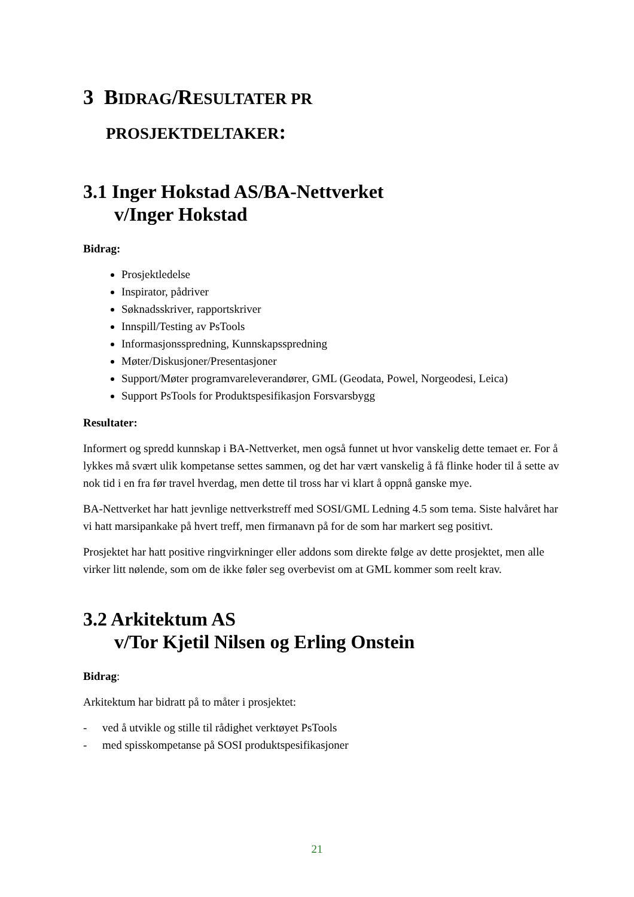3 BIDRAG/RESULTATER PR
PROSJEKTDELTAKER:
3.1 Inger Hokstad AS/BA-Nettverket
v/Inger Hokstad
Bidrag:
Prosjektledelse
Inspirator, pådriver
Søknadsskriver, rapportskriver
Innspill/Testing av PsTools
Informasjonsspredning, Kunnskapsspredning
Møter/Diskusjoner/Presentasjoner
Support/Møter programvareleverandører, GML (Geodata, Powel, Norgeodesi, Leica)
Support PsTools for Produktspesifikasjon Forsvarsbygg
Resultater:
Informert og spredd kunnskap i BA-Nettverket, men også funnet ut hvor vanskelig dette temaet er. For å lykkes må svært ulik kompetanse settes sammen, og det har vært vanskelig å få flinke hoder til å sette av nok tid i en fra før travel hverdag, men dette til tross har vi klart å oppnå ganske mye.
BA-Nettverket har hatt jevnlige nettverkstreff med SOSI/GML Ledning 4.5 som tema. Siste halvåret har vi hatt marsipankake på hvert treff, men firmanavn på for de som har markert seg positivt.
Prosjektet har hatt positive ringvirkninger eller addons som direkte følge av dette prosjektet, men alle virker litt nølende, som om de ikke føler seg overbevist om at GML kommer som reelt krav.
3.2 Arkitektum AS
v/Tor Kjetil Nilsen og Erling Onstein
Bidrag:
Arkitektum har bidratt på to måter i prosjektet:
- ved å utvikle og stille til rådighet verktøyet PsTools
- med spisskompetanse på SOSI produktspesifikasjoner
21